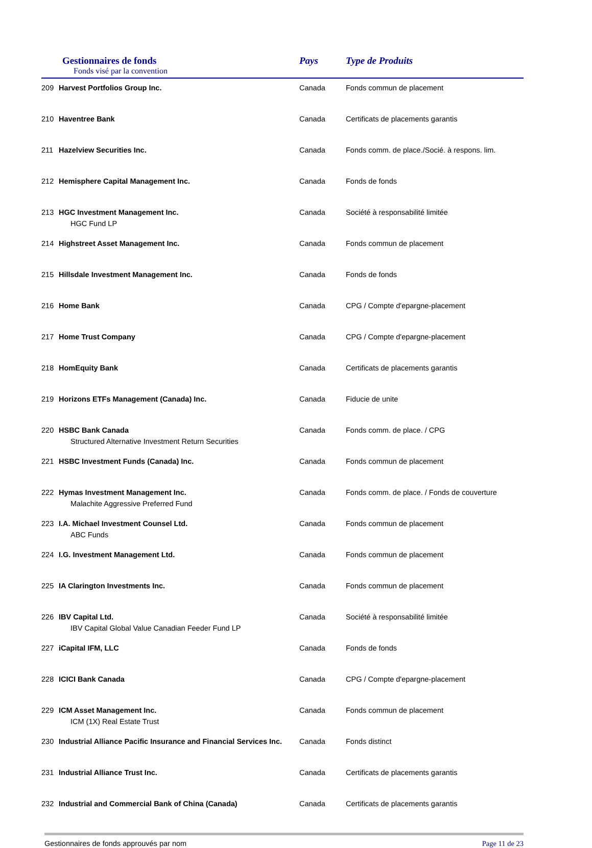Gestionnaires de fonds
Fonds visé par la convention
Pays Type de Produits
| 209 | Harvest Portfolios Group Inc. | Canada | Fonds commun de placement |
| 210 | Haventree Bank | Canada | Certificats de placements garantis |
| 211 | Hazelview Securities Inc. | Canada | Fonds comm. de place./Socié. à respons. lim. |
| 212 | Hemisphere Capital Management Inc. | Canada | Fonds de fonds |
| 213 | HGC Investment Management Inc. HGC Fund LP | Canada | Société à responsabilité limitée |
| 214 | Highstreet Asset Management Inc. | Canada | Fonds commun de placement |
| 215 | Hillsdale Investment Management Inc. | Canada | Fonds de fonds |
| 216 | Home Bank | Canada | CPG / Compte d'epargne-placement |
| 217 | Home Trust Company | Canada | CPG / Compte d'epargne-placement |
| 218 | HomEquity Bank | Canada | Certificats de placements garantis |
| 219 | Horizons ETFs Management (Canada) Inc. | Canada | Fiducie de unite |
| 220 | HSBC Bank Canada Structured Alternative Investment Return Securities | Canada | Fonds comm. de place. / CPG |
| 221 | HSBC Investment Funds (Canada) Inc. | Canada | Fonds commun de placement |
| 222 | Hymas Investment Management Inc. Malachite Aggressive Preferred Fund | Canada | Fonds comm. de place. / Fonds de couverture |
| 223 | I.A. Michael Investment Counsel Ltd. ABC Funds | Canada | Fonds commun de placement |
| 224 | I.G. Investment Management Ltd. | Canada | Fonds commun de placement |
| 225 | IA Clarington Investments Inc. | Canada | Fonds commun de placement |
| 226 | IBV Capital Ltd. IBV Capital Global Value Canadian Feeder Fund LP | Canada | Société à responsabilité limitée |
| 227 | iCapital IFM, LLC | Canada | Fonds de fonds |
| 228 | ICICI Bank Canada | Canada | CPG / Compte d'epargne-placement |
| 229 | ICM Asset Management Inc. ICM (1X) Real Estate Trust | Canada | Fonds commun de placement |
| 230 | Industrial Alliance Pacific Insurance and Financial Services Inc. | Canada | Fonds distinct |
| 231 | Industrial Alliance Trust Inc. | Canada | Certificats de placements garantis |
| 232 | Industrial and Commercial Bank of China (Canada) | Canada | Certificats de placements garantis |
Gestionnaires de fonds approuvés par nom Page 11 de 23